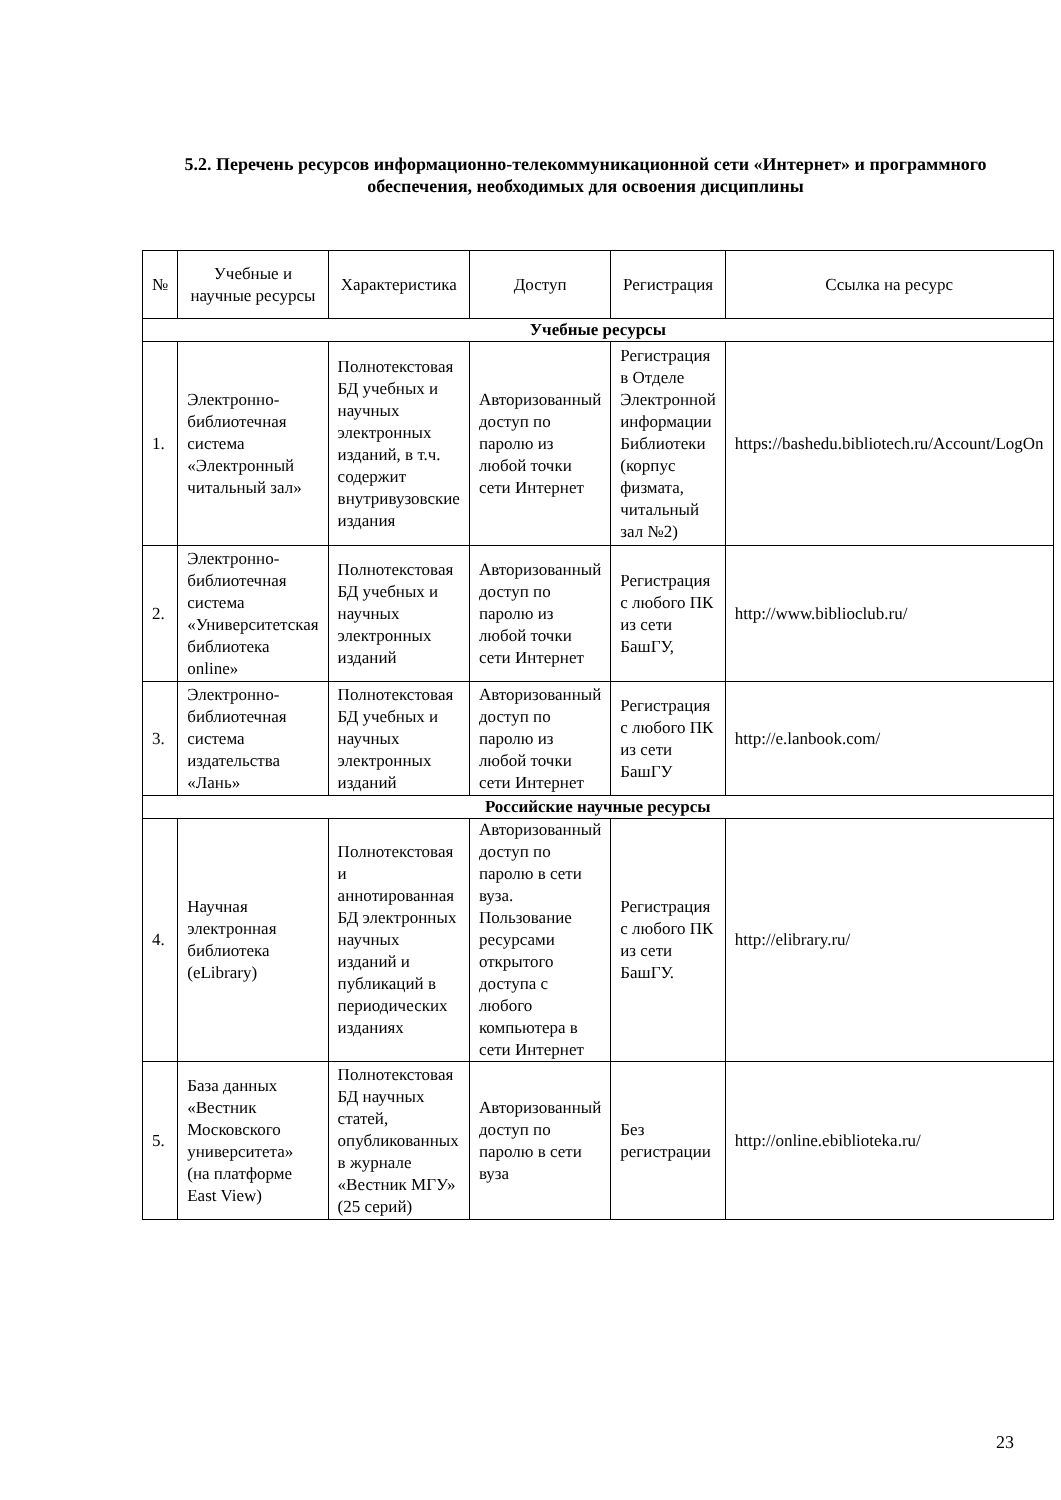5.2. Перечень ресурсов информационно-телекоммуникационной сети «Интернет» и программного обеспечения, необходимых для освоения дисциплины
| № | Учебные и научные ресурсы | Характеристика | Доступ | Регистрация | Ссылка на ресурс |
| --- | --- | --- | --- | --- | --- |
| Учебные ресурсы | | | | | |
| 1. | Электронно-библиотечная система «Электронный читальный зал» | Полнотекстовая БД учебных и научных электронных изданий, в т.ч. содержит внутривузовские издания | Авторизованный доступ по паролю из любой точки сети Интернет | Регистрация в Отделе Электронной информации Библиотеки (корпус физмата, читальный зал №2) | https://bashedu.bibliotech.ru/Account/LogOn |
| 2. | Электронно-библиотечная система «Университетская библиотека online» | Полнотекстовая БД учебных и научных электронных изданий | Авторизованный доступ по паролю из любой точки сети Интернет | Регистрация с любого ПК из сети БашГУ, | http://www.biblioclub.ru/ |
| 3. | Электронно-библиотечная система издательства «Лань» | Полнотекстовая БД учебных и научных электронных изданий | Авторизованный доступ по паролю из любой точки сети Интернет | Регистрация с любого ПК из сети БашГУ | http://e.lanbook.com/ |
| Российские научные ресурсы | | | | | |
| 4. | Научная электронная библиотека (eLibrary) | Полнотекстовая и аннотированная БД электронных научных изданий и публикаций в периодических изданиях | Авторизованный доступ по паролю в сети вуза. Пользование ресурсами открытого доступа с любого компьютера в сети Интернет | Регистрация с любого ПК из сети БашГУ. | http://elibrary.ru/ |
| 5. | База данных «Вестник Московского университета» (на платформе East View) | Полнотекстовая БД научных статей, опубликованных в журнале «Вестник МГУ» (25 серий) | Авторизованный доступ по паролю в сети вуза | Без регистрации | http://online.ebiblioteka.ru/ |
23